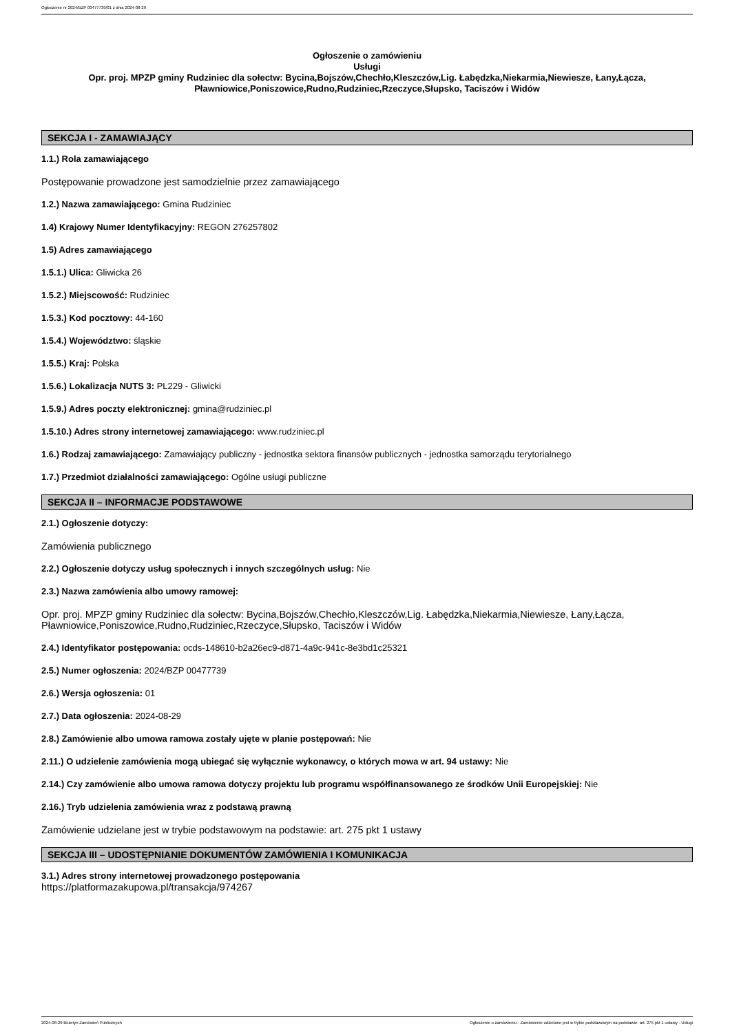Ogłoszenie nr 2024/BZP 00477739/01 z dnia 2024-08-29
Ogłoszenie o zamówieniu
Usługi
Opr. proj. MPZP gminy Rudziniec dla sołectw: Bycina,Bojszów,Chechło,Kleszczów,Lig. Łabędzka,Niekarmia,Niewiesze, Łany,Łącza, Pławniowice,Poniszowice,Rudno,Rudziniec,Rzeczyce,Słupsko, Taciszów i Widów
SEKCJA I - ZAMAWIAJĄCY
1.1.) Rola zamawiającego
Postępowanie prowadzone jest samodzielnie przez zamawiającego
1.2.) Nazwa zamawiającego: Gmina Rudziniec
1.4) Krajowy Numer Identyfikacyjny: REGON 276257802
1.5) Adres zamawiającego
1.5.1.) Ulica: Gliwicka 26
1.5.2.) Miejscowość: Rudziniec
1.5.3.) Kod pocztowy: 44-160
1.5.4.) Województwo: śląskie
1.5.5.) Kraj: Polska
1.5.6.) Lokalizacja NUTS 3: PL229 - Gliwicki
1.5.9.) Adres poczty elektronicznej: gmina@rudziniec.pl
1.5.10.) Adres strony internetowej zamawiającego: www.rudziniec.pl
1.6.) Rodzaj zamawiającego: Zamawiający publiczny - jednostka sektora finansów publicznych - jednostka samorządu terytorialnego
1.7.) Przedmiot działalności zamawiającego: Ogólne usługi publiczne
SEKCJA II – INFORMACJE PODSTAWOWE
2.1.) Ogłoszenie dotyczy:
Zamówienia publicznego
2.2.) Ogłoszenie dotyczy usług społecznych i innych szczególnych usług: Nie
2.3.) Nazwa zamówienia albo umowy ramowej:
Opr. proj. MPZP gminy Rudziniec dla sołectw: Bycina,Bojszów,Chechło,Kleszczów,Lig. Łabędzka,Niekarmia,Niewiesze, Łany,Łącza, Pławniowice,Poniszowice,Rudno,Rudziniec,Rzeczyce,Słupsko, Taciszów i Widów
2.4.) Identyfikator postępowania: ocds-148610-b2a26ec9-d871-4a9c-941c-8e3bd1c25321
2.5.) Numer ogłoszenia: 2024/BZP 00477739
2.6.) Wersja ogłoszenia: 01
2.7.) Data ogłoszenia: 2024-08-29
2.8.) Zamówienie albo umowa ramowa zostały ujęte w planie postępowań: Nie
2.11.) O udzielenie zamówienia mogą ubiegać się wyłącznie wykonawcy, o których mowa w art. 94 ustawy: Nie
2.14.) Czy zamówienie albo umowa ramowa dotyczy projektu lub programu współfinansowanego ze środków Unii Europejskiej: Nie
2.16.) Tryb udzielenia zamówienia wraz z podstawą prawną
Zamówienie udzielane jest w trybie podstawowym na podstawie: art. 275 pkt 1 ustawy
SEKCJA III – UDOSTĘPNIANIE DOKUMENTÓW ZAMÓWIENIA I KOMUNIKACJA
3.1.) Adres strony internetowej prowadzonego postępowania
https://platformazakupowa.pl/transakcja/974267
2024-08-29 Biuletyn Zamówień Publicznych Ogłoszenie o zamówieniu - Zamówienie udzielane jest w trybie podstawowym na podstawie: art. 275 pkt 1 ustawy - Usługi